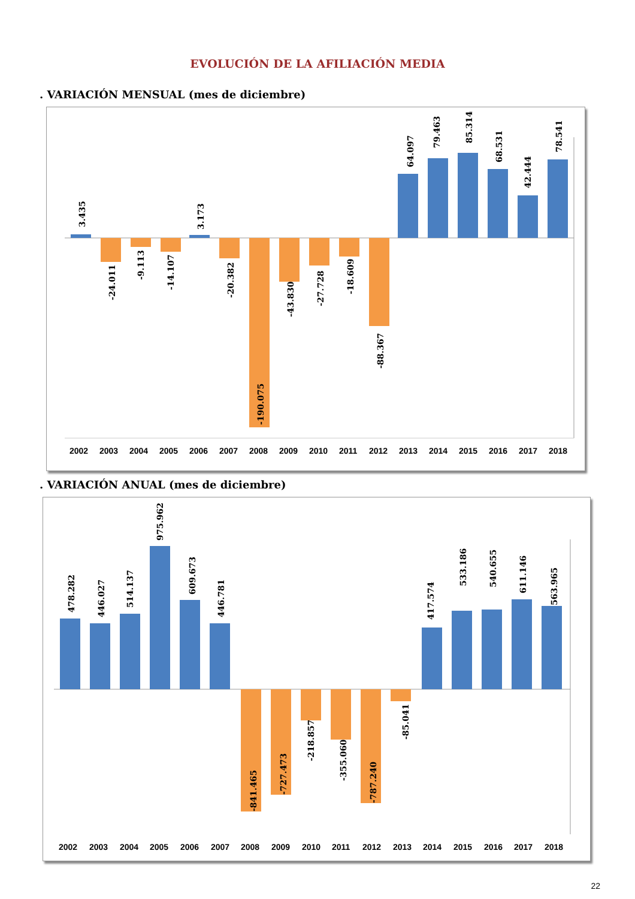EVOLUCIÓN DE LA AFILIACIÓN MEDIA
. VARIACIÓN MENSUAL (mes de diciembre)
3.435
-24.011
-9.113
-14.107
3.173
-20.382
-190.075
-43.830
-27.728
-18.609
-88.367
64.097
79.463
85.314
68.531
42.444
78.541
2002
2003
2004
2005
2006
2007
2008
2009
2010
2011
2012
2013
2014
2015
2016
2017
2018
. VARIACIÓN ANUAL (mes de diciembre)
478.282
446.027
514.137
975.962
609.673
446.781
-841.465
-727.473
-218.857
-355.060
-787.240
-85.041
417.574
533.186
540.655
611.146
563.965
2002
2003
2004
2005
2006
2007
2008
2009
2010
2011
2012
2013
2014
2015
2016
2017
2018
22